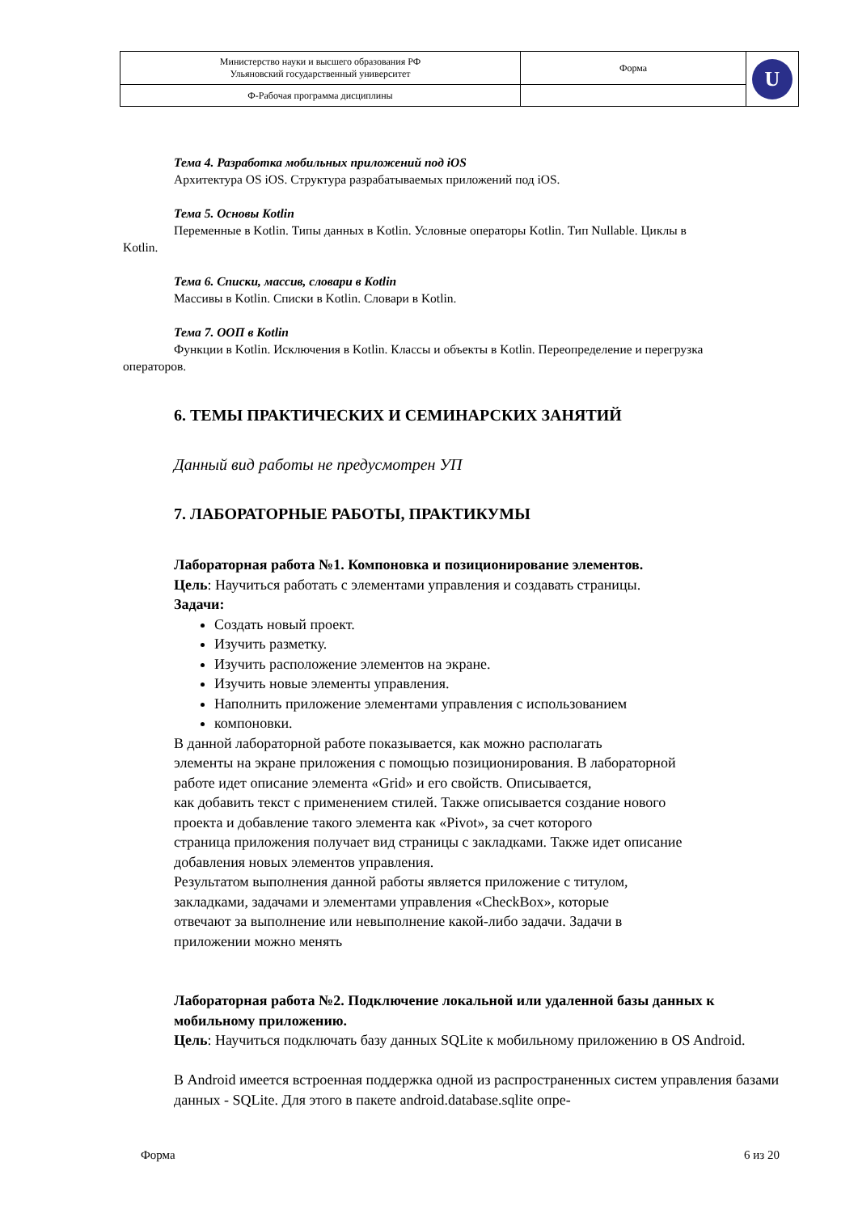| Министерство науки и высшего образования РФ Ульяновский государственный университет | Форма | U |
| Ф-Рабочая программа дисциплины | | |
Тема 4. Разработка мобильных приложений под iOS
Архитектура OS iOS. Структура разрабатываемых приложений под iOS.
Тема 5. Основы Kotlin
Переменные в Kotlin. Типы данных в Kotlin. Условные операторы Kotlin. Тип Nullable. Циклы в
Kotlin.
Тема 6. Списки, массив, словари в Kotlin
Массивы в Kotlin. Списки в Kotlin. Словари в Kotlin.
Тема 7. ООП в Kotlin
Функции в Kotlin. Исключения в Kotlin. Классы и объекты в Kotlin. Переопределение и перегрузка
операторов.
6. ТЕМЫ ПРАКТИЧЕСКИХ И СЕМИНАРСКИХ ЗАНЯТИЙ
Данный вид работы не предусмотрен УП
7. ЛАБОРАТОРНЫЕ РАБОТЫ, ПРАКТИКУМЫ
Лабораторная работа №1. Компоновка и позиционирование элементов.
Цель: Научиться работать с элементами управления и создавать страницы.
Задачи:
Создать новый проект.
Изучить разметку.
Изучить расположение элементов на экране.
Изучить новые элементы управления.
Наполнить приложение элементами управления с использованием
компоновки.
В данной лабораторной работе показывается, как можно располагать
элементы на экране приложения с помощью позиционирования. В лабораторной
работе идет описание элемента «Grid» и его свойств. Описывается,
как добавить текст с применением стилей. Также описывается создание нового
проекта и добавление такого элемента как «Pivot», за счет которого
страница приложения получает вид страницы с закладками. Также идет описание
добавления новых элементов управления.
Результатом выполнения данной работы является приложение с титулом,
закладками, задачами и элементами управления «CheckBox», которые
отвечают за выполнение или невыполнение какой-либо задачи. Задачи в
приложении можно менять
Лабораторная работа №2. Подключение локальной или удаленной базы данных к мобильному приложению.
Цель: Научиться подключать базу данных SQLite к мобильному приложению в OS Android.
В Android имеется встроенная поддержка одной из распространенных систем управления базами данных - SQLite. Для этого в пакете android.database.sqlite опре-
Форма 6 из 20